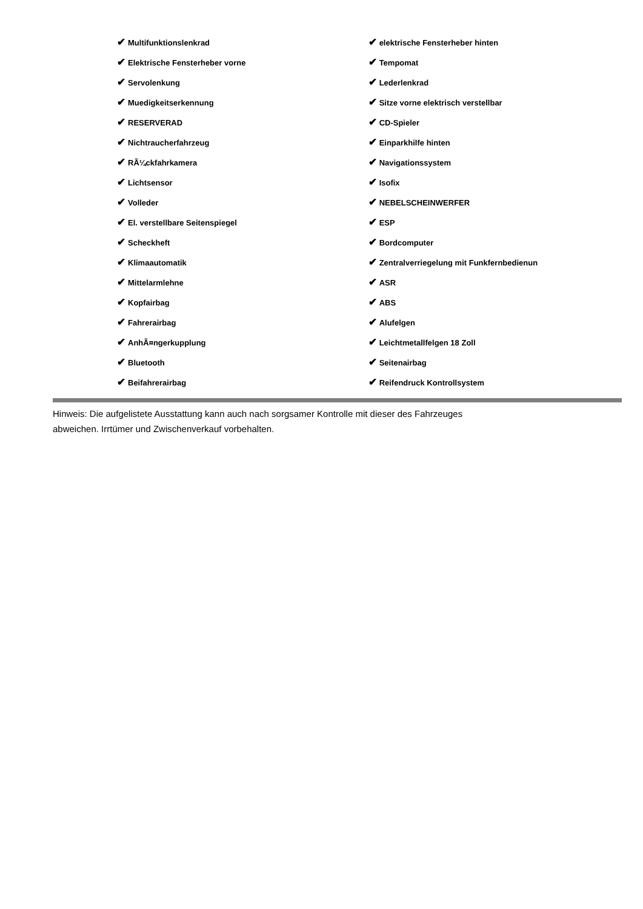| ✔ Multifunktionslenkrad | ✔ elektrische Fensterheber hinten |
| ✔ Elektrische Fensterheber vorne | ✔ Tempomat |
| ✔ Servolenkung | ✔ Lederlenkrad |
| ✔ Muedigkeitserkennung | ✔ Sitze vorne elektrisch verstellbar |
| ✔ RESERVERAD | ✔ CD-Spieler |
| ✔ Nichtraucherfahrzeug | ✔ Einparkhilfe hinten |
| ✔ RÃ¼ckfahrkamera | ✔ Navigationssystem |
| ✔ Lichtsensor | ✔ Isofix |
| ✔ Volleder | ✔ NEBELSCHEINWERFER |
| ✔ El. verstellbare Seitenspiegel | ✔ ESP |
| ✔ Scheckheft | ✔ Bordcomputer |
| ✔ Klimaautomatik | ✔ Zentralverriegelung mit Funkfernbedienun |
| ✔ Mittelarmlehne | ✔ ASR |
| ✔ Kopfairbag | ✔ ABS |
| ✔ Fahrerairbag | ✔ Alufelgen |
| ✔ AnhÃ¤ngerkupplung | ✔ Leichtmetallfelgen 18 Zoll |
| ✔ Bluetooth | ✔ Seitenairbag |
| ✔ Beifahrerairbag | ✔ Reifendruck Kontrollsystem |
Hinweis: Die aufgelistete Ausstattung kann auch nach sorgsamer Kontrolle mit dieser des Fahrzeuges
abweichen. Irrtümer und Zwischenverkauf vorbehalten.